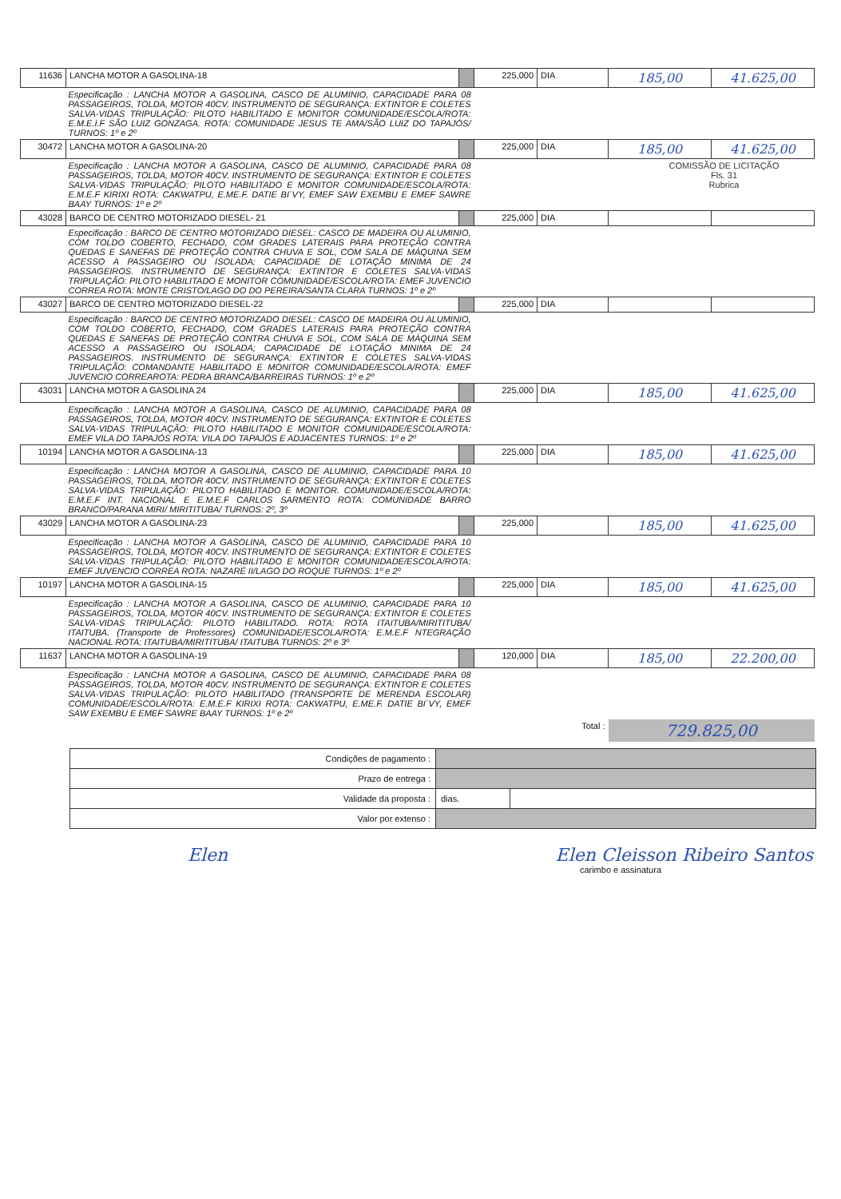| 11636 | LANCHA MOTOR A GASOLINA-18 | | 225,000 | DIA | 185,00 | 41.625,00 |
| Especificação : LANCHA MOTOR A GASOLINA, CASCO DE ALUMINIO, CAPACIDADE PARA 08 PASSAGEIROS, TOLDA, MOTOR 40CV. INSTRUMENTO DE SEGURANÇA: EXTINTOR E COLETES SALVA-VIDAS TRIPULAÇÃO: PILOTO HABILITADO E MONITOR COMUNIDADE/ESCOLA/ROTA: E.M.E.I.F SÃO LUIZ GONZAGA. ROTA: COMUNIDADE JESUS TE AMA/SÃO LUIZ DO TAPAJÓS/ TURNOS: 1º e 2º | | | | | | |
| 30472 | LANCHA MOTOR A GASOLINA-20 | | 225,000 | DIA | 185,00 | 41.625,00 |
| Especificação : LANCHA MOTOR A GASOLINA, CASCO DE ALUMINIO, CAPACIDADE PARA 08 PASSAGEIROS, TOLDA, MOTOR 40CV. INSTRUMENTO DE SEGURANÇA: EXTINTOR E COLETES SALVA-VIDAS TRIPULAÇÃO: PILOTO HABILITADO E MONITOR COMUNIDADE/ESCOLA/ROTA: E.M.E.F KIRIXI ROTA: CAKWATPU, E.ME.F. DATIE BI´VY, EMEF SAW EXEMBU E EMEF SAWRE BAAY TURNOS: 1º e 2º | | | COMISSÃO DE LICITAÇÃO Fls. 31 Rubrica | | | |
| 43028 | BARCO DE CENTRO MOTORIZADO DIESEL- 21 | | 225,000 | DIA | | |
| Especificação : BARCO DE CENTRO MOTORIZADO DIESEL: CASCO DE MADEIRA OU ALUMINIO, COM TOLDO COBERTO, FECHADO, COM GRADES LATERAIS PARA PROTEÇÃO CONTRA QUEDAS E SANEFAS DE PROTEÇÃO CONTRA CHUVA E SOL, COM SALA DE MÁQUINA SEM ACESSO A PASSAGEIRO OU ISOLADA; CAPACIDADE DE LOTAÇÃO MINIMA DE 24 PASSAGEIROS. INSTRUMENTO DE SEGURANÇA: EXTINTOR E COLETES SALVA-VIDAS TRIPULAÇÃO: PILOTO HABILITADO E MONITOR COMUNIDADE/ESCOLA/ROTA: EMEF JUVENCIO CORREA ROTA: MONTE CRISTO/LAGO DO DO PEREIRA/SANTA CLARA TURNOS: 1º e 2º | | | | | | |
| 43027 | BARCO DE CENTRO MOTORIZADO DIESEL-22 | | 225,000 | DIA | | |
| Especificação : BARCO DE CENTRO MOTORIZADO DIESEL: CASCO DE MADEIRA OU ALUMINIO, COM TOLDO COBERTO, FECHADO, COM GRADES LATERAIS PARA PROTEÇÃO CONTRA QUEDAS E SANEFAS DE PROTEÇÃO CONTRA CHUVA E SOL, COM SALA DE MÁQUINA SEM ACESSO A PASSAGEIRO OU ISOLADA; CAPACIDADE DE LOTAÇÃO MINIMA DE 24 PASSAGEIROS. INSTRUMENTO DE SEGURANÇA: EXTINTOR E COLETES SALVA-VIDAS TRIPULAÇÃO: COMANDANTE HABILITADO E MONITOR COMUNIDADE/ESCOLA/ROTA: EMEF JUVENCIO CORREAROTA: PEDRA BRANCA/BARREIRAS TURNOS: 1º e 2º | | | | | | |
| 43031 | LANCHA MOTOR A GASOLINA 24 | | 225,000 | DIA | 185,00 | 41.625,00 |
| Especificação : LANCHA MOTOR A GASOLINA, CASCO DE ALUMINIO, CAPACIDADE PARA 08 PASSAGEIROS, TOLDA, MOTOR 40CV. INSTRUMENTO DE SEGURANÇA: EXTINTOR E COLETES SALVA-VIDAS TRIPULAÇÃO: PILOTO HABILITADO E MONITOR COMUNIDADE/ESCOLA/ROTA: EMEF VILA DO TAPAJÓS ROTA: VILA DO TAPAJÓS E ADJACENTES TURNOS: 1º e 2º | | | | | | |
| 10194 | LANCHA MOTOR A GASOLINA-13 | | 225,000 | DIA | 185,00 | 41.625,00 |
| Especificação : LANCHA MOTOR A GASOLINA, CASCO DE ALUMINIO, CAPACIDADE PARA 10 PASSAGEIROS, TOLDA, MOTOR 40CV. INSTRUMENTO DE SEGURANÇA: EXTINTOR E COLETES SALVA-VIDAS TRIPULAÇÃO: PILOTO HABILITADO E MONITOR. COMUNIDADE/ESCOLA/ROTA: E.M.E.F INT. NACIONAL E E.M.E.F CARLOS SARMENTO ROTA: COMUNIDADE BARRO BRANCO/PARANA MIRI/ MIRITITUBA/ TURNOS: 2º, 3º | | | | | | |
| 43029 | LANCHA MOTOR A GASOLINA-23 | | 225,000 | | 185,00 | 41.625,00 |
| Especificação : LANCHA MOTOR A GASOLINA, CASCO DE ALUMINIO, CAPACIDADE PARA 10 PASSAGEIROS, TOLDA, MOTOR 40CV. INSTRUMENTO DE SEGURANÇA: EXTINTOR E COLETES SALVA-VIDAS TRIPULAÇÃO: PILOTO HABILITADO E MONITOR COMUNIDADE/ESCOLA/ROTA: EMEF JUVENCIO CORREA ROTA: NAZARÉ II/LAGO DO ROQUE TURNOS: 1º e 2º | | | | | | |
| 10197 | LANCHA MOTOR A GASOLINA-15 | | 225,000 | DIA | 185,00 | 41.625,00 |
| Especificação : LANCHA MOTOR A GASOLINA, CASCO DE ALUMINIO, CAPACIDADE PARA 10 PASSAGEIROS, TOLDA, MOTOR 40CV. INSTRUMENTO DE SEGURANÇA: EXTINTOR E COLETES SALVA-VIDAS TRIPULAÇÃO: PILOTO HABILITADO. ROTA: ROTA ITAITUBA/MIRITITUBA/ ITAITUBA. (Transporte de Professores) COMUNIDADE/ESCOLA/ROTA: E.M.E.F NTEGRAÇÃO NACIONAL ROTA: ITAITUBA/MIRITITUBA/ ITAITUBA TURNOS: 2º e 3º | | | | | | |
| 11637 | LANCHA MOTOR A GASOLINA-19 | | 120,000 | DIA | 185,00 | 22.200,00 |
| Especificação : LANCHA MOTOR A GASOLINA, CASCO DE ALUMINIO, CAPACIDADE PARA 08 PASSAGEIROS, TOLDA, MOTOR 40CV. INSTRUMENTO DE SEGURANÇA: EXTINTOR E COLETES SALVA-VIDAS TRIPULAÇÃO: PILOTO HABILITADO (TRANSPORTE DE MERENDA ESCOLAR) COMUNIDADE/ESCOLA/ROTA: E.M.E.F KIRIXI ROTA: CAKWATPU, E.ME.F. DATIE BI´VY, EMEF SAW EXEMBU E EMEF SAWRE BAAY TURNOS: 1º e 2º | | | | | | |
| Total : | | | | | 729.825,00 | |
| Condições de pagamento : | | |
| Prazo de entrega : | | |
| Validade da proposta : | dias. | |
| Valor por extenso : | | |
Elen Elen Cleisson Ribeiro Santos
carimbo e assinatura